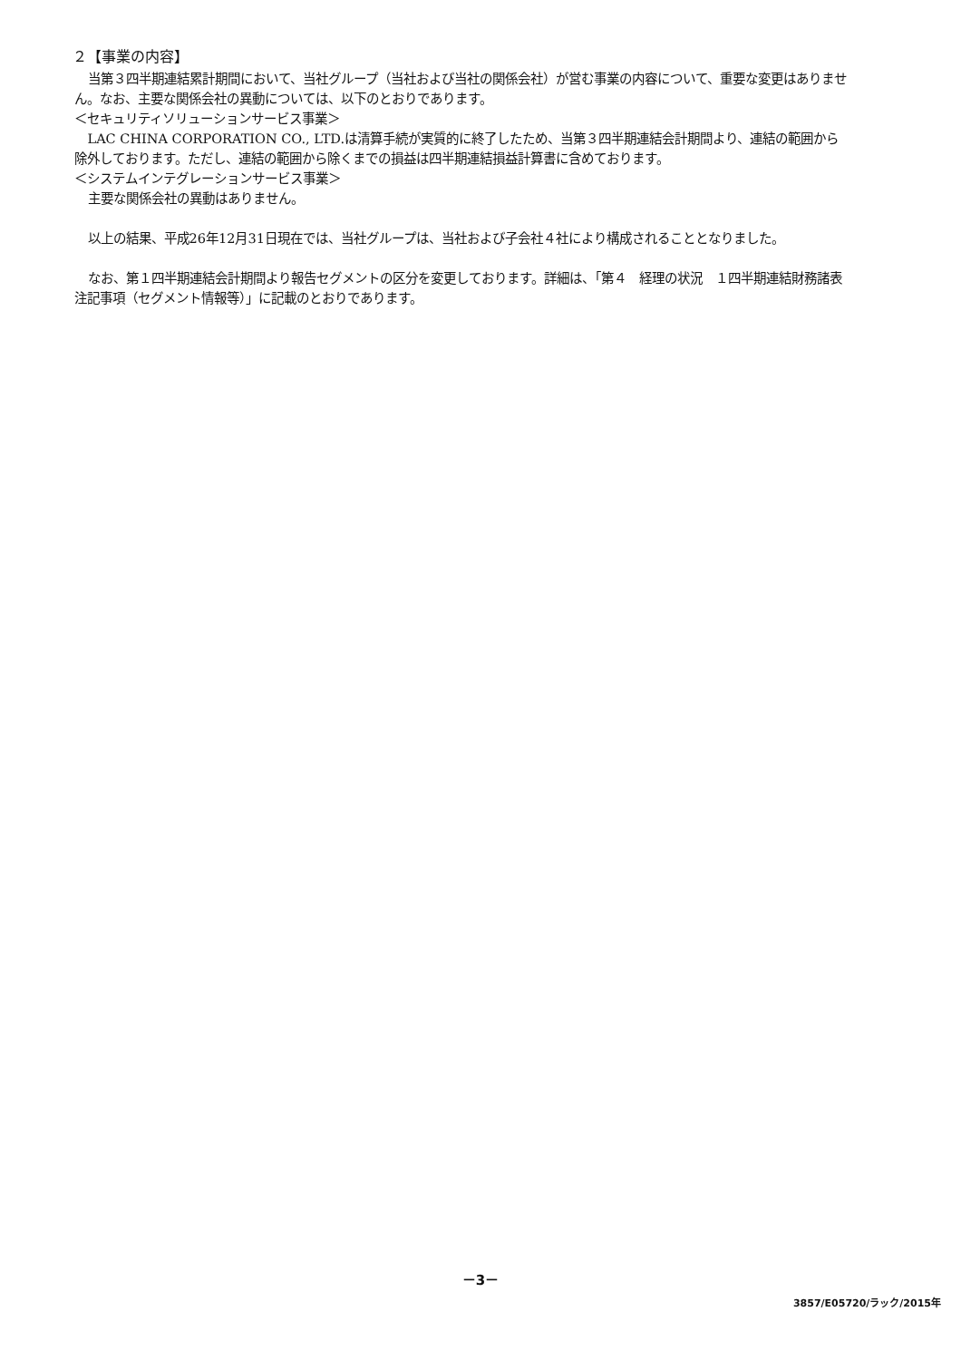２【事業の内容】
当第３四半期連結累計期間において、当社グループ（当社および当社の関係会社）が営む事業の内容について、重要な変更はありません。なお、主要な関係会社の異動については、以下のとおりであります。
＜セキュリティソリューションサービス事業＞
LAC CHINA CORPORATION CO., LTD.は清算手続が実質的に終了したため、当第３四半期連結会計期間より、連結の範囲から除外しております。ただし、連結の範囲から除くまでの損益は四半期連結損益計算書に含めております。
＜システムインテグレーションサービス事業＞
主要な関係会社の異動はありません。
以上の結果、平成26年12月31日現在では、当社グループは、当社および子会社４社により構成されることとなりました。
なお、第１四半期連結会計期間より報告セグメントの区分を変更しております。詳細は、「第４　経理の状況　１四半期連結財務諸表　注記事項（セグメント情報等）」に記載のとおりであります。
－3－
3857/E05720/ラック/2015年